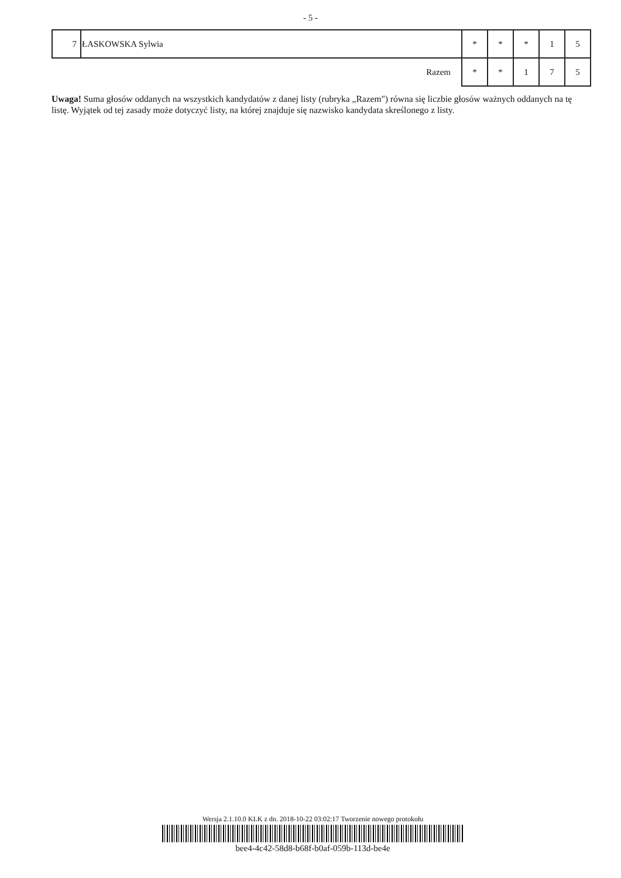- 5 -
| 7 | ŁASKOWSKA Sylwia | * | * | * | 1 | 5 |
| | Razem | * | * | 1 | 7 | 5 |
Uwaga! Suma głosów oddanych na wszystkich kandydatów z danej listy (rubryka „Razem") równa się liczbie głosów ważnych oddanych na tę listę. Wyjątek od tej zasady może dotyczyć listy, na której znajduje się nazwisko kandydata skreślonego z listy.
Wersja 2.1.10.0 KLK z dn. 2018-10-22 03:02:17 Tworzenie nowego protokołu
bee4-4c42-58d8-b68f-b0af-059b-113d-be4e